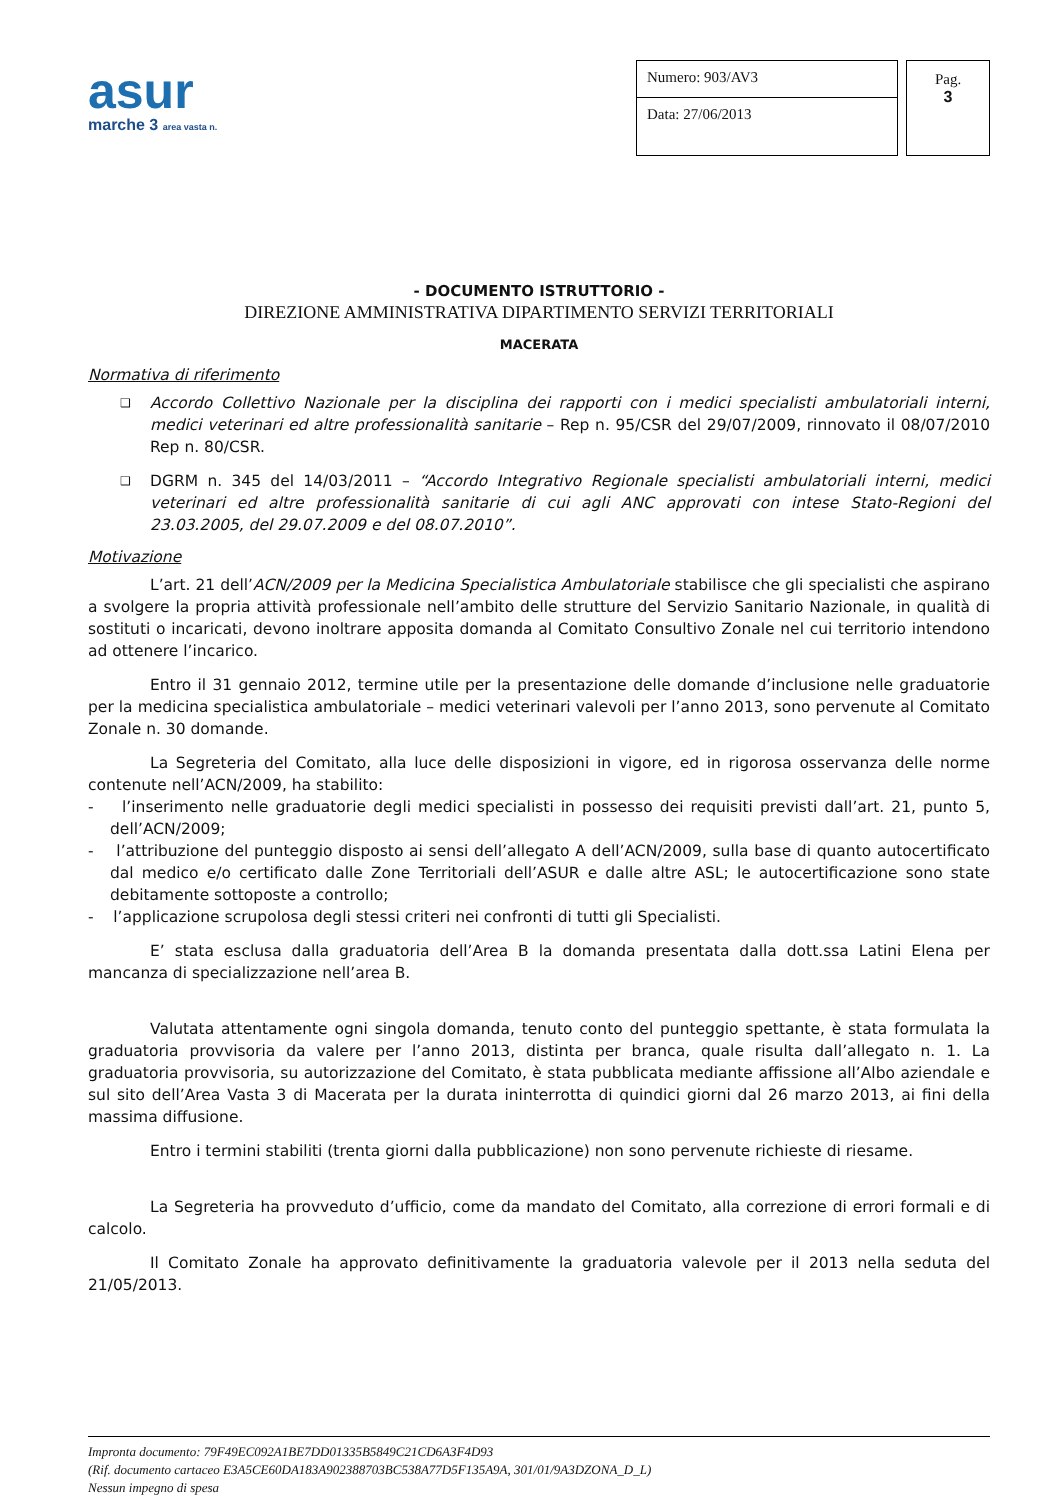asur
marche 3 area vasta n.
Numero: 903/AV3
Data: 27/06/2013
Pag.
3
- DOCUMENTO ISTRUTTORIO -
DIREZIONE AMMINISTRATIVA DIPARTIMENTO SERVIZI TERRITORIALI
MACERATA
Normativa di riferimento
❑ Accordo Collettivo Nazionale per la disciplina dei rapporti con i medici specialisti ambulatoriali interni, medici veterinari ed altre professionalità sanitarie – Rep n. 95/CSR del 29/07/2009, rinnovato il 08/07/2010 Rep n. 80/CSR.
❑ DGRM n. 345 del 14/03/2011 – “Accordo Integrativo Regionale specialisti ambulatoriali interni, medici veterinari ed altre professionalità sanitarie di cui agli ANC approvati con intese Stato-Regioni del 23.03.2005, del 29.07.2009 e del 08.07.2010”.
Motivazione
L’art. 21 dell’ACN/2009 per la Medicina Specialistica Ambulatoriale stabilisce che gli specialisti che aspirano a svolgere la propria attività professionale nell’ambito delle strutture del Servizio Sanitario Nazionale, in qualità di sostituti o incaricati, devono inoltrare apposita domanda al Comitato Consultivo Zonale nel cui territorio intendono ad ottenere l’incarico.
Entro il 31 gennaio 2012, termine utile per la presentazione delle domande d’inclusione nelle graduatorie per la medicina specialistica ambulatoriale – medici veterinari valevoli per l’anno 2013, sono pervenute al Comitato Zonale n. 30 domande.
La Segreteria del Comitato, alla luce delle disposizioni in vigore, ed in rigorosa osservanza delle norme contenute nell’ACN/2009, ha stabilito:
- l’inserimento nelle graduatorie degli medici specialisti in possesso dei requisiti previsti dall’art. 21, punto 5, dell’ACN/2009;
- l’attribuzione del punteggio disposto ai sensi dell’allegato A dell’ACN/2009, sulla base di quanto autocertificato dal medico e/o certificato dalle Zone Territoriali dell’ASUR e dalle altre ASL; le autocertificazione sono state debitamente sottoposte a controllo;
- l’applicazione scrupolosa degli stessi criteri nei confronti di tutti gli Specialisti.
E’ stata esclusa dalla graduatoria dell’Area B la domanda presentata dalla dott.ssa Latini Elena per mancanza di specializzazione nell’area B.
Valutata attentamente ogni singola domanda, tenuto conto del punteggio spettante, è stata formulata la graduatoria provvisoria da valere per l’anno 2013, distinta per branca, quale risulta dall’allegato n. 1. La graduatoria provvisoria, su autorizzazione del Comitato, è stata pubblicata mediante affissione all’Albo aziendale e sul sito dell’Area Vasta 3 di Macerata per la durata ininterrotta di quindici giorni dal 26 marzo 2013, ai fini della massima diffusione.
Entro i termini stabiliti (trenta giorni dalla pubblicazione) non sono pervenute richieste di riesame.
La Segreteria ha provveduto d’ufficio, come da mandato del Comitato, alla correzione di errori formali e di calcolo.
Il Comitato Zonale ha approvato definitivamente la graduatoria valevole per il 2013 nella seduta del 21/05/2013.
Impronta documento: 79F49EC092A1BE7DD01335B5849C21CD6A3F4D93
(Rif. documento cartaceo E3A5CE60DA183A902388703BC538A77D5F135A9A, 301/01/9A3DZONA_D_L)
Nessun impegno di spesa